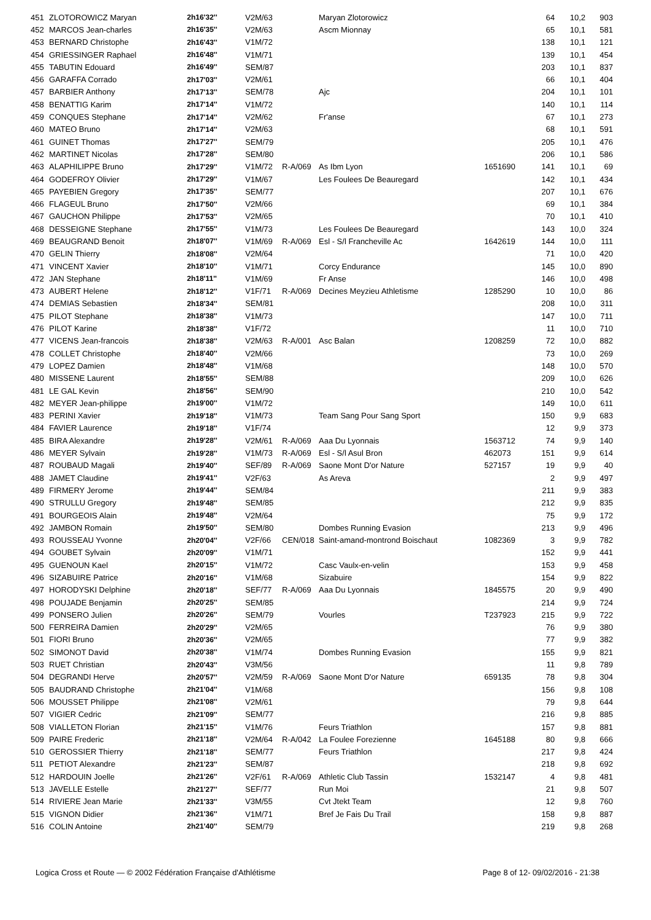| 451 | ZLOTOROWICZ Maryan | 2h16'32'' | V2M/63 | | Maryan Zlotorowicz | | 64 | 10,2 | 903 |
| 452 | MARCOS Jean-charles | 2h16'35'' | V2M/63 | | Ascm Mionnay | | 65 | 10,1 | 581 |
| 453 | BERNARD Christophe | 2h16'43'' | V1M/72 | | | | 138 | 10,1 | 121 |
| 454 | GRIESSINGER Raphael | 2h16'48'' | V1M/71 | | | | 139 | 10,1 | 454 |
| 455 | TABUTIN Edouard | 2h16'49'' | SEM/87 | | | | 203 | 10,1 | 837 |
| 456 | GARAFFA Corrado | 2h17'03'' | V2M/61 | | | | 66 | 10,1 | 404 |
| 457 | BARBIER Anthony | 2h17'13'' | SEM/78 | | Ajc | | 204 | 10,1 | 101 |
| 458 | BENATTIG Karim | 2h17'14'' | V1M/72 | | | | 140 | 10,1 | 114 |
| 459 | CONQUES Stephane | 2h17'14'' | V2M/62 | | Fr'anse | | 67 | 10,1 | 273 |
| 460 | MATEO Bruno | 2h17'14'' | V2M/63 | | | | 68 | 10,1 | 591 |
| 461 | GUINET Thomas | 2h17'27'' | SEM/79 | | | | 205 | 10,1 | 476 |
| 462 | MARTINET Nicolas | 2h17'28'' | SEM/80 | | | | 206 | 10,1 | 586 |
| 463 | ALAPHILIPPE Bruno | 2h17'29'' | V1M/72 | R-A/069 | As Ibm Lyon | 1651690 | 141 | 10,1 | 69 |
| 464 | GODEFROY Olivier | 2h17'29'' | V1M/67 | | Les Foulees De Beauregard | | 142 | 10,1 | 434 |
| 465 | PAYEBIEN Gregory | 2h17'35'' | SEM/77 | | | | 207 | 10,1 | 676 |
| 466 | FLAGEUL Bruno | 2h17'50'' | V2M/66 | | | | 69 | 10,1 | 384 |
| 467 | GAUCHON Philippe | 2h17'53'' | V2M/65 | | | | 70 | 10,1 | 410 |
| 468 | DESSEIGNE Stephane | 2h17'55'' | V1M/73 | | Les Foulees De Beauregard | | 143 | 10,0 | 324 |
| 469 | BEAUGRAND Benoit | 2h18'07'' | V1M/69 | R-A/069 | Esl - S/l Francheville Ac | 1642619 | 144 | 10,0 | 111 |
| 470 | GELIN Thierry | 2h18'08'' | V2M/64 | | | | 71 | 10,0 | 420 |
| 471 | VINCENT Xavier | 2h18'10'' | V1M/71 | | Corcy Endurance | | 145 | 10,0 | 890 |
| 472 | JAN Stephane | 2h18'11'' | V1M/69 | | Fr Anse | | 146 | 10,0 | 498 |
| 473 | AUBERT Helene | 2h18'12'' | V1F/71 | R-A/069 | Decines Meyzieu Athletisme | 1285290 | 10 | 10,0 | 86 |
| 474 | DEMIAS Sebastien | 2h18'34'' | SEM/81 | | | | 208 | 10,0 | 311 |
| 475 | PILOT Stephane | 2h18'38'' | V1M/73 | | | | 147 | 10,0 | 711 |
| 476 | PILOT Karine | 2h18'38'' | V1F/72 | | | | 11 | 10,0 | 710 |
| 477 | VICENS Jean-francois | 2h18'38'' | V2M/63 | R-A/001 | Asc Balan | 1208259 | 72 | 10,0 | 882 |
| 478 | COLLET Christophe | 2h18'40'' | V2M/66 | | | | 73 | 10,0 | 269 |
| 479 | LOPEZ Damien | 2h18'48'' | V1M/68 | | | | 148 | 10,0 | 570 |
| 480 | MISSENE Laurent | 2h18'55'' | SEM/88 | | | | 209 | 10,0 | 626 |
| 481 | LE GAL Kevin | 2h18'56'' | SEM/90 | | | | 210 | 10,0 | 542 |
| 482 | MEYER Jean-philippe | 2h19'00'' | V1M/72 | | | | 149 | 10,0 | 611 |
| 483 | PERINI Xavier | 2h19'18'' | V1M/73 | | Team Sang Pour Sang Sport | | 150 | 9,9 | 683 |
| 484 | FAVIER Laurence | 2h19'18'' | V1F/74 | | | | 12 | 9,9 | 373 |
| 485 | BIRA Alexandre | 2h19'28'' | V2M/61 | R-A/069 | Aaa Du Lyonnais | 1563712 | 74 | 9,9 | 140 |
| 486 | MEYER Sylvain | 2h19'28'' | V1M/73 | R-A/069 | Esl - S/l Asul Bron | 462073 | 151 | 9,9 | 614 |
| 487 | ROUBAUD Magali | 2h19'40'' | SEF/89 | R-A/069 | Saone Mont D'or Nature | 527157 | 19 | 9,9 | 40 |
| 488 | JAMET Claudine | 2h19'41'' | V2F/63 | | As Areva | | 2 | 9,9 | 497 |
| 489 | FIRMERY Jerome | 2h19'44'' | SEM/84 | | | | 211 | 9,9 | 383 |
| 490 | STRULLU Gregory | 2h19'48'' | SEM/85 | | | | 212 | 9,9 | 835 |
| 491 | BOURGEOIS Alain | 2h19'48'' | V2M/64 | | | | 75 | 9,9 | 172 |
| 492 | JAMBON Romain | 2h19'50'' | SEM/80 | | Dombes Running Evasion | | 213 | 9,9 | 496 |
| 493 | ROUSSEAU Yvonne | 2h20'04'' | V2F/66 | CEN/018 | Saint-amand-montrond Boischaut | 1082369 | 3 | 9,9 | 782 |
| 494 | GOUBET Sylvain | 2h20'09'' | V1M/71 | | | | 152 | 9,9 | 441 |
| 495 | GUENOUN Kael | 2h20'15'' | V1M/72 | | Casc Vaulx-en-velin | | 153 | 9,9 | 458 |
| 496 | SIZABUIRE Patrice | 2h20'16'' | V1M/68 | | Sizabuire | | 154 | 9,9 | 822 |
| 497 | HORODYSKI Delphine | 2h20'18'' | SEF/77 | R-A/069 | Aaa Du Lyonnais | 1845575 | 20 | 9,9 | 490 |
| 498 | POUJADE Benjamin | 2h20'25'' | SEM/85 | | | | 214 | 9,9 | 724 |
| 499 | PONSERO Julien | 2h20'26'' | SEM/79 | | Vourles | T237923 | 215 | 9,9 | 722 |
| 500 | FERREIRA Damien | 2h20'29'' | V2M/65 | | | | 76 | 9,9 | 380 |
| 501 | FIORI Bruno | 2h20'36'' | V2M/65 | | | | 77 | 9,9 | 382 |
| 502 | SIMONOT David | 2h20'38'' | V1M/74 | | Dombes Running Evasion | | 155 | 9,9 | 821 |
| 503 | RUET Christian | 2h20'43'' | V3M/56 | | | | 11 | 9,8 | 789 |
| 504 | DEGRANDI Herve | 2h20'57'' | V2M/59 | R-A/069 | Saone Mont D'or Nature | 659135 | 78 | 9,8 | 304 |
| 505 | BAUDRAND Christophe | 2h21'04'' | V1M/68 | | | | 156 | 9,8 | 108 |
| 506 | MOUSSET Philippe | 2h21'08'' | V2M/61 | | | | 79 | 9,8 | 644 |
| 507 | VIGIER Cedric | 2h21'09'' | SEM/77 | | | | 216 | 9,8 | 885 |
| 508 | VIALLETON Florian | 2h21'15'' | V1M/76 | | Feurs Triathlon | | 157 | 9,8 | 881 |
| 509 | PAIRE Frederic | 2h21'18'' | V2M/64 | R-A/042 | La Foulee Forezienne | 1645188 | 80 | 9,8 | 666 |
| 510 | GEROSSIER Thierry | 2h21'18'' | SEM/77 | | Feurs Triathlon | | 217 | 9,8 | 424 |
| 511 | PETIOT Alexandre | 2h21'23'' | SEM/87 | | | | 218 | 9,8 | 692 |
| 512 | HARDOUIN Joelle | 2h21'26'' | V2F/61 | R-A/069 | Athletic Club Tassin | 1532147 | 4 | 9,8 | 481 |
| 513 | JAVELLE Estelle | 2h21'27'' | SEF/77 | | Run Moi | | 21 | 9,8 | 507 |
| 514 | RIVIERE Jean Marie | 2h21'33'' | V3M/55 | | Cvt Jtekt Team | | 12 | 9,8 | 760 |
| 515 | VIGNON Didier | 2h21'36'' | V1M/71 | | Bref Je Fais Du Trail | | 158 | 9,8 | 887 |
| 516 | COLIN Antoine | 2h21'40'' | SEM/79 | | | | 219 | 9,8 | 268 |
Logica Cross et Route — © 2002 Fédération Française d'Athlétisme Page 8 of 12- 09/02/2016 - 21:38